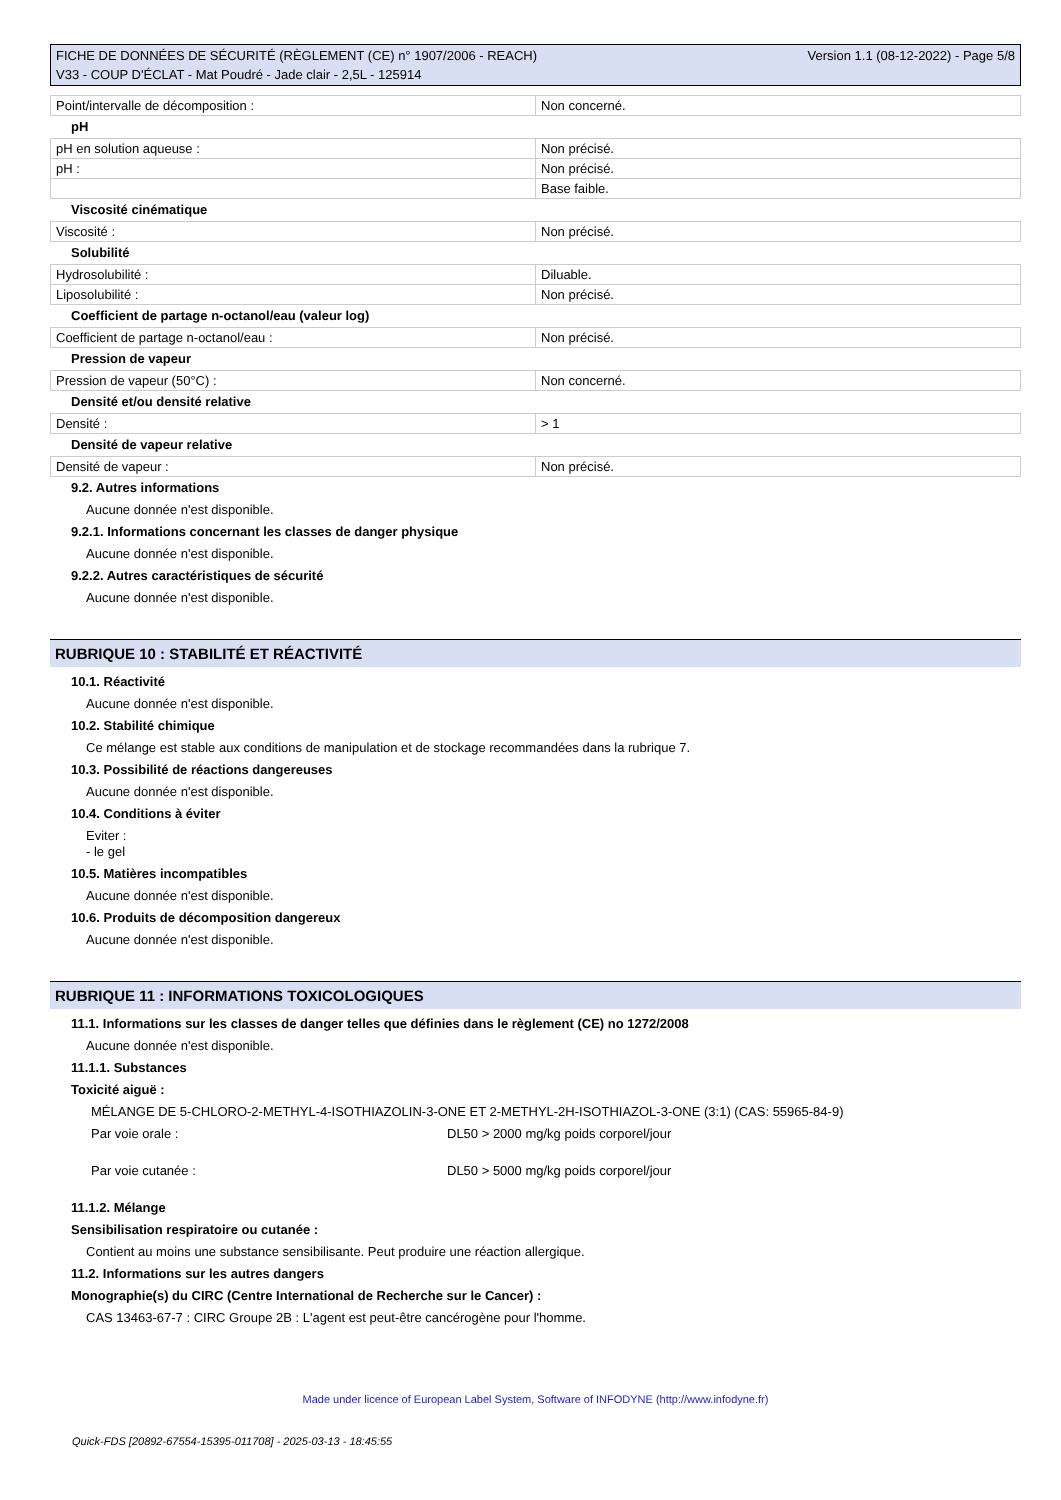FICHE DE DONNÉES DE SÉCURITÉ (RÈGLEMENT (CE) n° 1907/2006 - REACH)
V33 - COUP D'ÉCLAT - Mat Poudré - Jade clair - 2,5L - 125914
Version 1.1 (08-12-2022) - Page 5/8
| Point/intervalle de décomposition : | Non concerné. |
pH
| pH en solution aqueuse : | Non précisé. |
| pH : | Non précisé. |
| | Base faible. |
Viscosité cinématique
| Viscosité : | Non précisé. |
Solubilité
| Hydrosolubilité : | Diluable. |
| Liposolubilité : | Non précisé. |
Coefficient de partage n-octanol/eau (valeur log)
| Coefficient de partage n-octanol/eau : | Non précisé. |
Pression de vapeur
| Pression de vapeur (50°C) : | Non concerné. |
Densité et/ou densité relative
| Densité : | > 1 |
Densité de vapeur relative
| Densité de vapeur : | Non précisé. |
9.2. Autres informations
Aucune donnée n'est disponible.
9.2.1. Informations concernant les classes de danger physique
Aucune donnée n'est disponible.
9.2.2. Autres caractéristiques de sécurité
Aucune donnée n'est disponible.
RUBRIQUE 10 : STABILITÉ ET RÉACTIVITÉ
10.1. Réactivité
Aucune donnée n'est disponible.
10.2. Stabilité chimique
Ce mélange est stable aux conditions de manipulation et de stockage recommandées dans la rubrique 7.
10.3. Possibilité de réactions dangereuses
Aucune donnée n'est disponible.
10.4. Conditions à éviter
Eviter :
- le gel
10.5. Matières incompatibles
Aucune donnée n'est disponible.
10.6. Produits de décomposition dangereux
Aucune donnée n'est disponible.
RUBRIQUE 11 : INFORMATIONS TOXICOLOGIQUES
11.1. Informations sur les classes de danger telles que définies dans le règlement (CE) no 1272/2008
Aucune donnée n'est disponible.
11.1.1. Substances
Toxicité aiguë :
MÉLANGE DE 5-CHLORO-2-METHYL-4-ISOTHIAZOLIN-3-ONE ET 2-METHYL-2H-ISOTHIAZOL-3-ONE (3:1) (CAS: 55965-84-9)
Par voie orale : DL50 > 2000 mg/kg poids corporel/jour
Par voie cutanée : DL50 > 5000 mg/kg poids corporel/jour
11.1.2. Mélange
Sensibilisation respiratoire ou cutanée :
Contient au moins une substance sensibilisante. Peut produire une réaction allergique.
11.2. Informations sur les autres dangers
Monographie(s) du CIRC (Centre International de Recherche sur le Cancer) :
CAS 13463-67-7 : CIRC Groupe 2B : L'agent est peut-être cancérogène pour l'homme.
Made under licence of European Label System, Software of INFODYNE (http://www.infodyne.fr)
Quick-FDS [20892-67554-15395-011708] - 2025-03-13 - 18:45:55